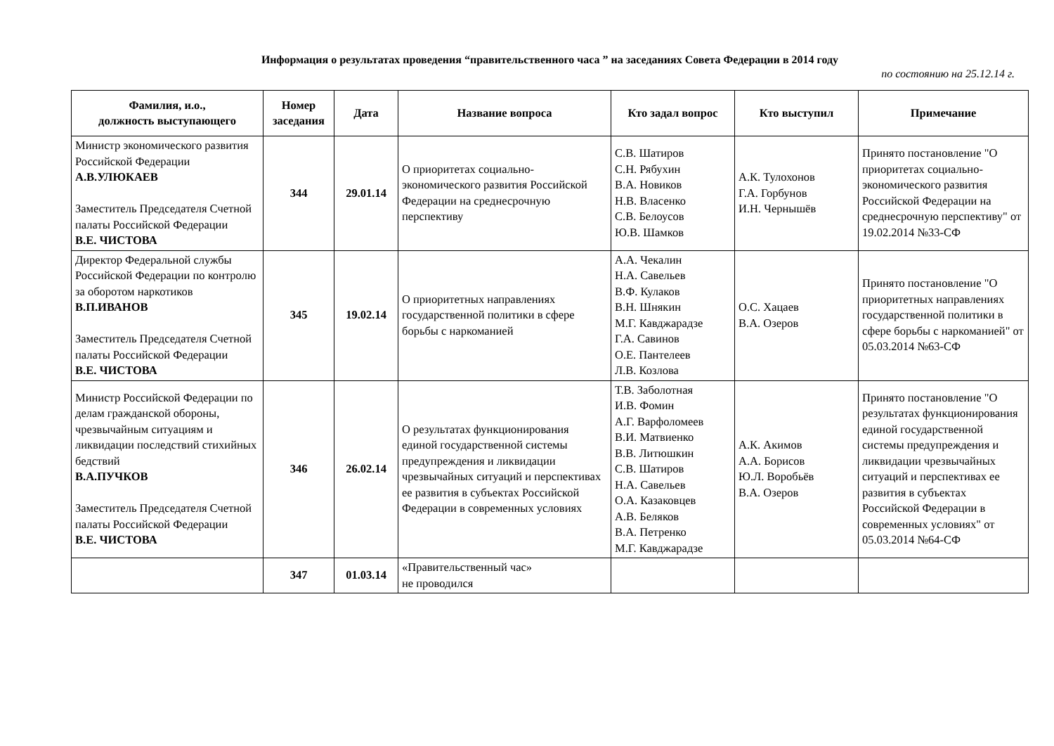Информация о результатах проведения “правительственного часа ” на заседаниях Совета Федерации в 2014 году
по состоянию на 25.12.14 г.
| Фамилия, и.о., должность выступающего | Номер заседания | Дата | Название вопроса | Кто задал вопрос | Кто выступил | Примечание |
| --- | --- | --- | --- | --- | --- | --- |
| Министр экономического развития Российской Федерации А.В.УЛЮКАЕВ Заместитель Председателя Счетной палаты Российской Федерации В.Е. ЧИСТОВА | 344 | 29.01.14 | О приоритетах социально-экономического развития Российской Федерации на среднесрочную перспективу | С.В. Шатиров С.Н. Рябухин В.А. Новиков Н.В. Власенко С.В. Белоусов Ю.В. Шамков | А.К. Тулохонов Г.А. Горбунов И.Н. Чернышёв | Принято постановление "О приоритетах социально-экономического развития Российской Федерации на среднесрочную перспективу" от 19.02.2014 №33-СФ |
| Директор Федеральной службы Российской Федерации по контролю за оборотом наркотиков В.П.ИВАНОВ Заместитель Председателя Счетной палаты Российской Федерации В.Е. ЧИСТОВА | 345 | 19.02.14 | О приоритетных направлениях государственной политики в сфере борьбы с наркоманией | А.А. Чекалин Н.А. Савельев В.Ф. Кулаков В.Н. Шнякин М.Г. Кавджарадзе Г.А. Савинов О.Е. Пантелеев Л.В. Козлова | О.С. Хацаев В.А. Озеров | Принято постановление "О приоритетных направлениях государственной политики в сфере борьбы с наркоманией" от 05.03.2014 №63-СФ |
| Министр Российской Федерации по делам гражданской обороны, чрезвычайным ситуациям и ликвидации последствий стихийных бедствий В.А.ПУЧКОВ Заместитель Председателя Счетной палаты Российской Федерации В.Е. ЧИСТОВА | 346 | 26.02.14 | О результатах функционирования единой государственной системы предупреждения и ликвидации чрезвычайных ситуаций и перспективах ее развития в субъектах Российской Федерации в современных условиях | Т.В. Заболотная И.В. Фомин А.Г. Варфоломеев В.И. Матвиенко В.В. Литюшкин С.В. Шатиров Н.А. Савельев О.А. Казаковцев А.В. Беляков В.А. Петренко М.Г. Кавджарадзе | А.К. Акимов А.А. Борисов Ю.Л. Воробьёв В.А. Озеров | Принято постановление "О результатах функционирования единой государственной системы предупреждения и ликвидации чрезвычайных ситуаций и перспективах ее развития в субъектах Российской Федерации в современных условиях" от 05.03.2014 №64-СФ |
| | 347 | 01.03.14 | «Правительственный час» не проводился | | | |